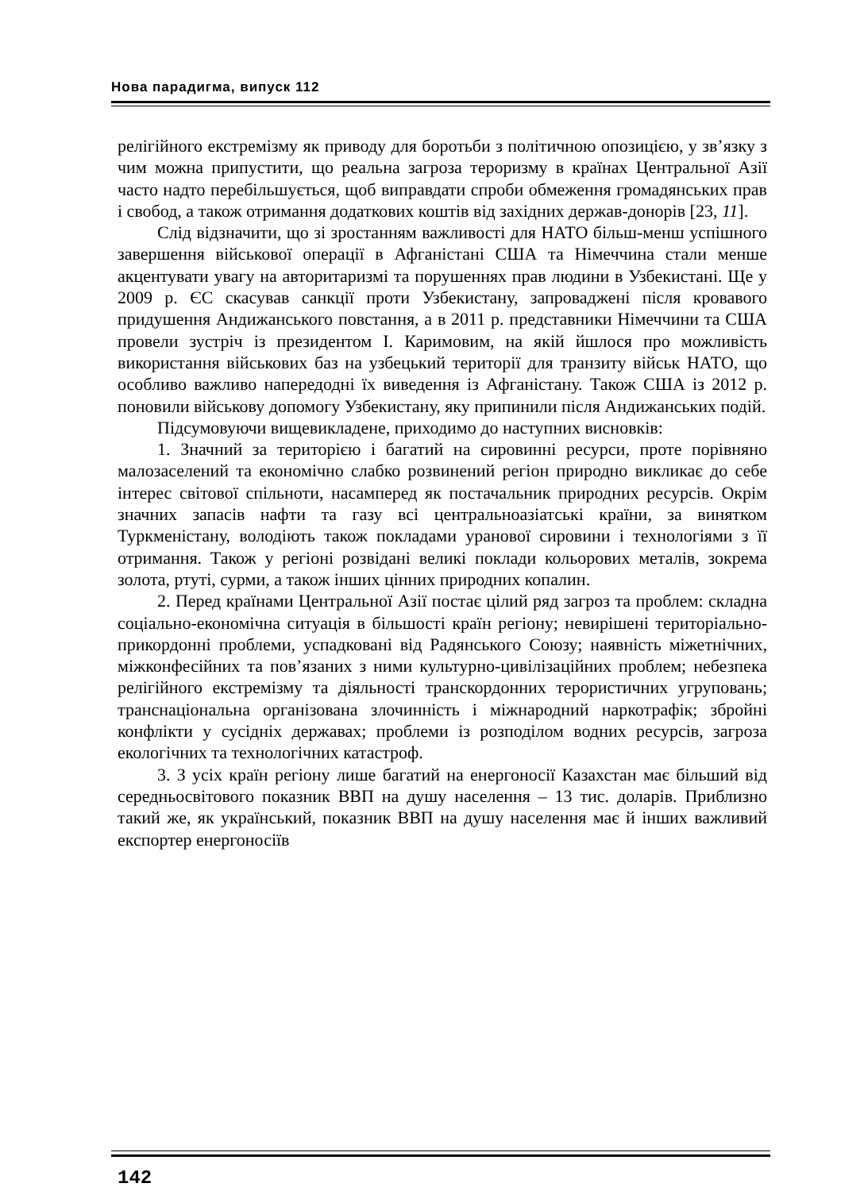Нова парадигма, випуск 112
релігійного екстремізму як приводу для боротьби з політичною опозицією, у зв’язку з чим можна припустити, що реальна загроза тероризму в країнах Центральної Азії часто надто перебільшується, щоб виправдати спроби обмеження громадянських прав і свобод, а також отримання додаткових коштів від західних держав-донорів [23, 11].
Слід відзначити, що зі зростанням важливості для НАТО більш-менш успішного завершення військової операції в Афганістані США та Німеччина стали менше акцентувати увагу на авторитаризмі та порушеннях прав людини в Узбекистані. Ще у 2009 р. ЄС скасував санкції проти Узбекистану, запроваджені після кровавого придушення Андижанського повстання, а в 2011 р. представники Німеччини та США провели зустріч із президентом І. Каримовим, на якій йшлося про можливість використання військових баз на узбецький території для транзиту військ НАТО, що особливо важливо напередодні їх виведення із Афганістану. Також США із 2012 р. поновили військову допомогу Узбекистану, яку припинили після Андижанських подій.
Підсумовуючи вищевикладене, приходимо до наступних висновків:
1. Значний за територією і багатий на сировинні ресурси, проте порівняно малозаселений та економічно слабко розвинений регіон природно викликає до себе інтерес світової спільноти, насамперед як постачальник природних ресурсів. Окрім значних запасів нафти та газу всі центральноазіатські країни, за винятком Туркменістану, володіють також покладами уранової сировини і технологіями з її отримання. Також у регіоні розвідані великі поклади кольорових металів, зокрема золота, ртуті, сурми, а також інших цінних природних копалин.
2. Перед країнами Центральної Азії постає цілий ряд загроз та проблем: складна соціально-економічна ситуація в більшості країн регіону; невирішені територіально-прикордонні проблеми, успадковані від Радянського Союзу; наявність міжетнічних, міжконфесійних та пов’язаних з ними культурно-цивілізаційних проблем; небезпека релігійного екстремізму та діяльності транскордонних терористичних угруповань; транснаціональна організована злочинність і міжнародний наркотрафік; збройні конфлікти у сусідніх державах; проблеми із розподілом водних ресурсів, загроза екологічних та технологічних катастроф.
3. З усіх країн регіону лише багатий на енергоносії Казахстан має більший від середньосвітового показник ВВП на душу населення – 13 тис. доларів. Приблизно такий же, як український, показник ВВП на душу населення має й інших важливий експортер енергоносіїв
142